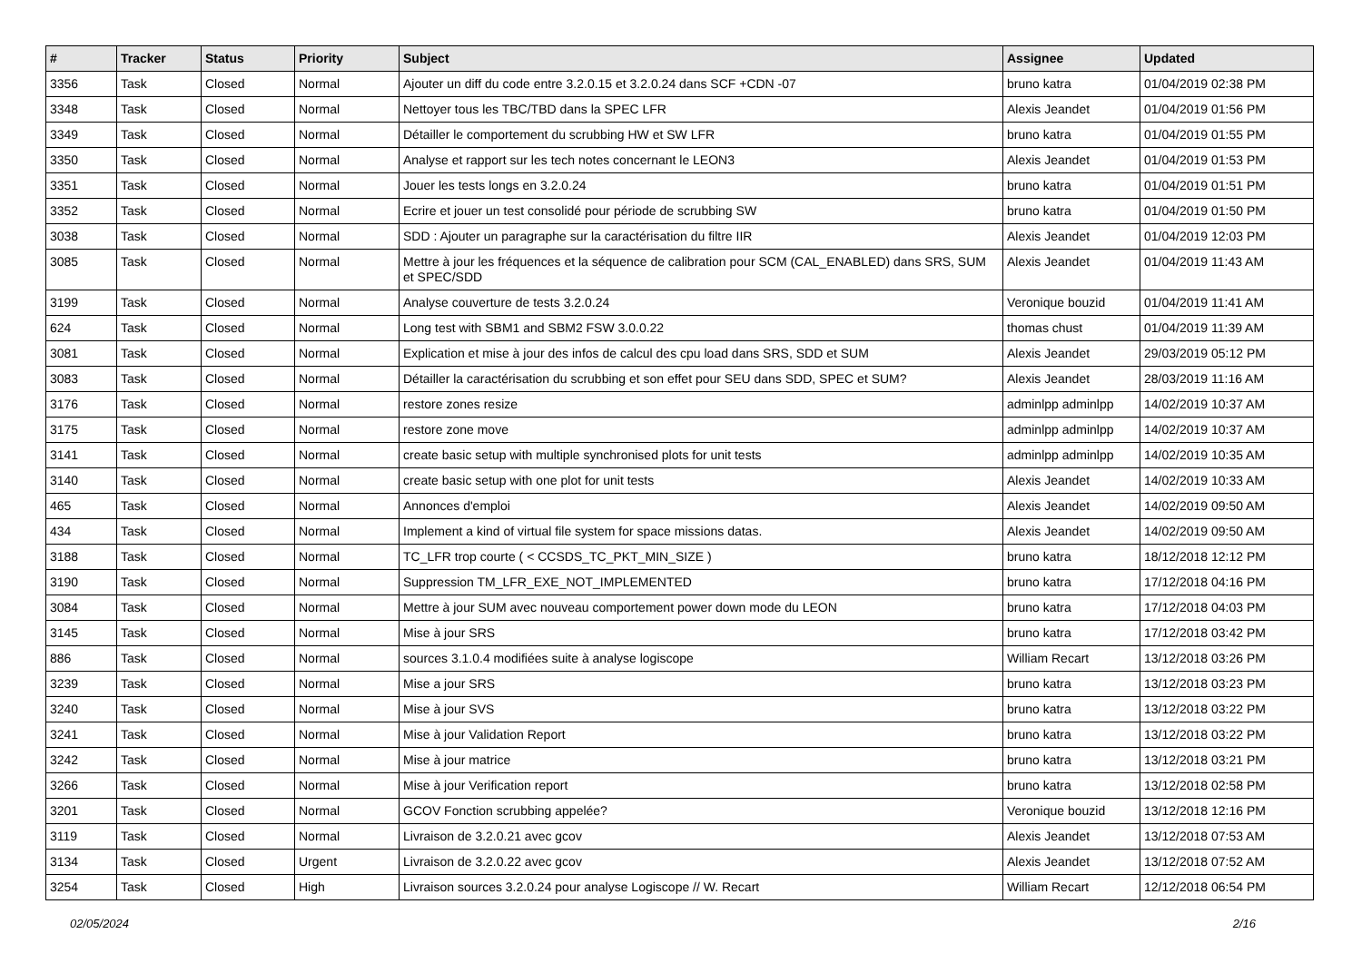| # | Tracker | Status | Priority | Subject | Assignee | Updated |
| --- | --- | --- | --- | --- | --- | --- |
| 3356 | Task | Closed | Normal | Ajouter un diff du code entre 3.2.0.15 et 3.2.0.24 dans SCF +CDN -07 | bruno katra | 01/04/2019 02:38 PM |
| 3348 | Task | Closed | Normal | Nettoyer tous les TBC/TBD dans la SPEC LFR | Alexis Jeandet | 01/04/2019 01:56 PM |
| 3349 | Task | Closed | Normal | Détailler le comportement du scrubbing HW et SW LFR | bruno katra | 01/04/2019 01:55 PM |
| 3350 | Task | Closed | Normal | Analyse et rapport sur les tech notes concernant le LEON3 | Alexis Jeandet | 01/04/2019 01:53 PM |
| 3351 | Task | Closed | Normal | Jouer les tests longs en 3.2.0.24 | bruno katra | 01/04/2019 01:51 PM |
| 3352 | Task | Closed | Normal | Ecrire et jouer un test consolidé pour période de scrubbing SW | bruno katra | 01/04/2019 01:50 PM |
| 3038 | Task | Closed | Normal | SDD : Ajouter un paragraphe sur la caractérisation du filtre IIR | Alexis Jeandet | 01/04/2019 12:03 PM |
| 3085 | Task | Closed | Normal | Mettre à jour les fréquences et la séquence de calibration pour SCM (CAL_ENABLED) dans SRS, SUM et SPEC/SDD | Alexis Jeandet | 01/04/2019 11:43 AM |
| 3199 | Task | Closed | Normal | Analyse couverture de tests 3.2.0.24 | Veronique bouzid | 01/04/2019 11:41 AM |
| 624 | Task | Closed | Normal | Long test with SBM1 and SBM2 FSW 3.0.0.22 | thomas chust | 01/04/2019 11:39 AM |
| 3081 | Task | Closed | Normal | Explication et mise à jour des infos de calcul des cpu load dans SRS, SDD et SUM | Alexis Jeandet | 29/03/2019 05:12 PM |
| 3083 | Task | Closed | Normal | Détailler la caractérisation du scrubbing et son effet pour SEU dans SDD, SPEC et SUM? | Alexis Jeandet | 28/03/2019 11:16 AM |
| 3176 | Task | Closed | Normal | restore zones resize | adminlpp adminlpp | 14/02/2019 10:37 AM |
| 3175 | Task | Closed | Normal | restore zone move | adminlpp adminlpp | 14/02/2019 10:37 AM |
| 3141 | Task | Closed | Normal | create basic setup with multiple synchronised plots for unit tests | adminlpp adminlpp | 14/02/2019 10:35 AM |
| 3140 | Task | Closed | Normal | create basic setup with one plot for unit tests | Alexis Jeandet | 14/02/2019 10:33 AM |
| 465 | Task | Closed | Normal | Annonces d'emploi | Alexis Jeandet | 14/02/2019 09:50 AM |
| 434 | Task | Closed | Normal | Implement a kind of virtual file system for space missions datas. | Alexis Jeandet | 14/02/2019 09:50 AM |
| 3188 | Task | Closed | Normal | TC_LFR trop courte ( < CCSDS_TC_PKT_MIN_SIZE ) | bruno katra | 18/12/2018 12:12 PM |
| 3190 | Task | Closed | Normal | Suppression TM_LFR_EXE_NOT_IMPLEMENTED | bruno katra | 17/12/2018 04:16 PM |
| 3084 | Task | Closed | Normal | Mettre à jour SUM avec nouveau comportement power down mode du LEON | bruno katra | 17/12/2018 04:03 PM |
| 3145 | Task | Closed | Normal | Mise à jour SRS | bruno katra | 17/12/2018 03:42 PM |
| 886 | Task | Closed | Normal | sources 3.1.0.4 modifiées suite à analyse logiscope | William Recart | 13/12/2018 03:26 PM |
| 3239 | Task | Closed | Normal | Mise a jour SRS | bruno katra | 13/12/2018 03:23 PM |
| 3240 | Task | Closed | Normal | Mise à jour SVS | bruno katra | 13/12/2018 03:22 PM |
| 3241 | Task | Closed | Normal | Mise à jour Validation Report | bruno katra | 13/12/2018 03:22 PM |
| 3242 | Task | Closed | Normal | Mise à jour matrice | bruno katra | 13/12/2018 03:21 PM |
| 3266 | Task | Closed | Normal | Mise à jour Verification report | bruno katra | 13/12/2018 02:58 PM |
| 3201 | Task | Closed | Normal | GCOV Fonction scrubbing appelée? | Veronique bouzid | 13/12/2018 12:16 PM |
| 3119 | Task | Closed | Normal | Livraison de 3.2.0.21 avec gcov | Alexis Jeandet | 13/12/2018 07:53 AM |
| 3134 | Task | Closed | Urgent | Livraison de 3.2.0.22 avec gcov | Alexis Jeandet | 13/12/2018 07:52 AM |
| 3254 | Task | Closed | High | Livraison sources 3.2.0.24 pour analyse Logiscope // W. Recart | William Recart | 12/12/2018 06:54 PM |
02/05/2024 2/16